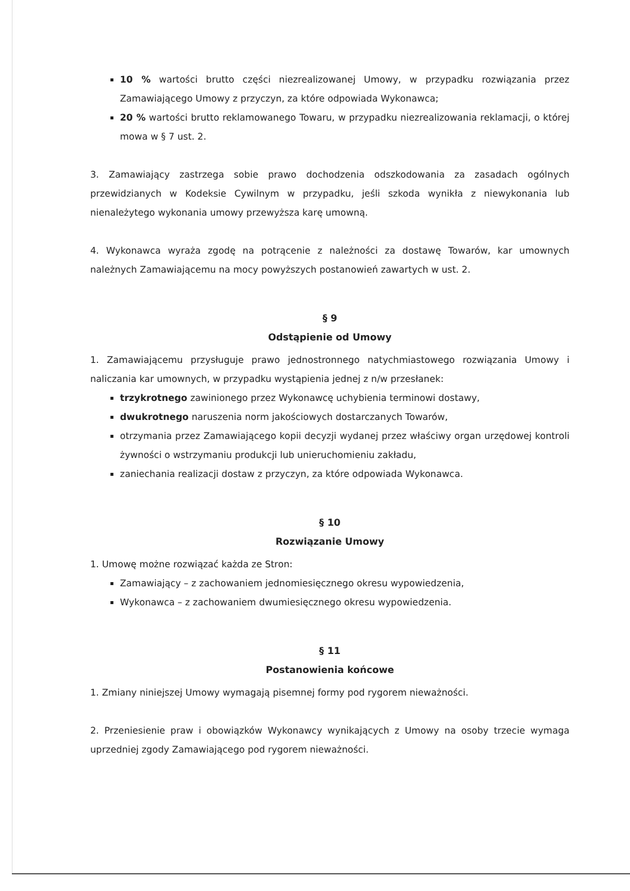10 % wartości brutto części niezrealizowanej Umowy, w przypadku rozwiązania przez Zamawiającego Umowy z przyczyn, za które odpowiada Wykonawca;
20 % wartości brutto reklamowanego Towaru, w przypadku niezrealizowania reklamacji, o której mowa w § 7 ust. 2.
3. Zamawiający zastrzega sobie prawo dochodzenia odszkodowania za zasadach ogólnych przewidzianych w Kodeksie Cywilnym w przypadku, jeśli szkoda wynikła z niewykonania lub nienależytego wykonania umowy przewyższa karę umowną.
4. Wykonawca wyraża zgodę na potrącenie z należności za dostawę Towarów, kar umownych należnych Zamawiającemu na mocy powyższych postanowień zawartych w ust. 2.
§ 9
Odstąpienie od Umowy
1. Zamawiającemu przysługuje prawo jednostronnego natychmiastowego rozwiązania Umowy i naliczania kar umownych, w przypadku wystąpienia jednej z n/w przesłanek:
trzykrotnego zawinionego przez Wykonawcę uchybienia terminowi dostawy,
dwukrotnego naruszenia norm jakościowych dostarczanych Towarów,
otrzymania przez Zamawiającego kopii decyzji wydanej przez właściwy organ urzędowej kontroli żywności o wstrzymaniu produkcji lub unieruchomieniu zakładu,
zaniechania realizacji dostaw z przyczyn, za które odpowiada Wykonawca.
§ 10
Rozwiązanie Umowy
1. Umowę możne rozwiązać każda ze Stron:
Zamawiający – z zachowaniem jednomiesięcznego okresu wypowiedzenia,
Wykonawca – z zachowaniem dwumiesięcznego okresu wypowiedzenia.
§ 11
Postanowienia końcowe
1. Zmiany niniejszej Umowy wymagają pisemnej formy pod rygorem nieważności.
2. Przeniesienie praw i obowiązków Wykonawcy wynikających z Umowy na osoby trzecie wymaga uprzedniej zgody Zamawiającego pod rygorem nieważności.